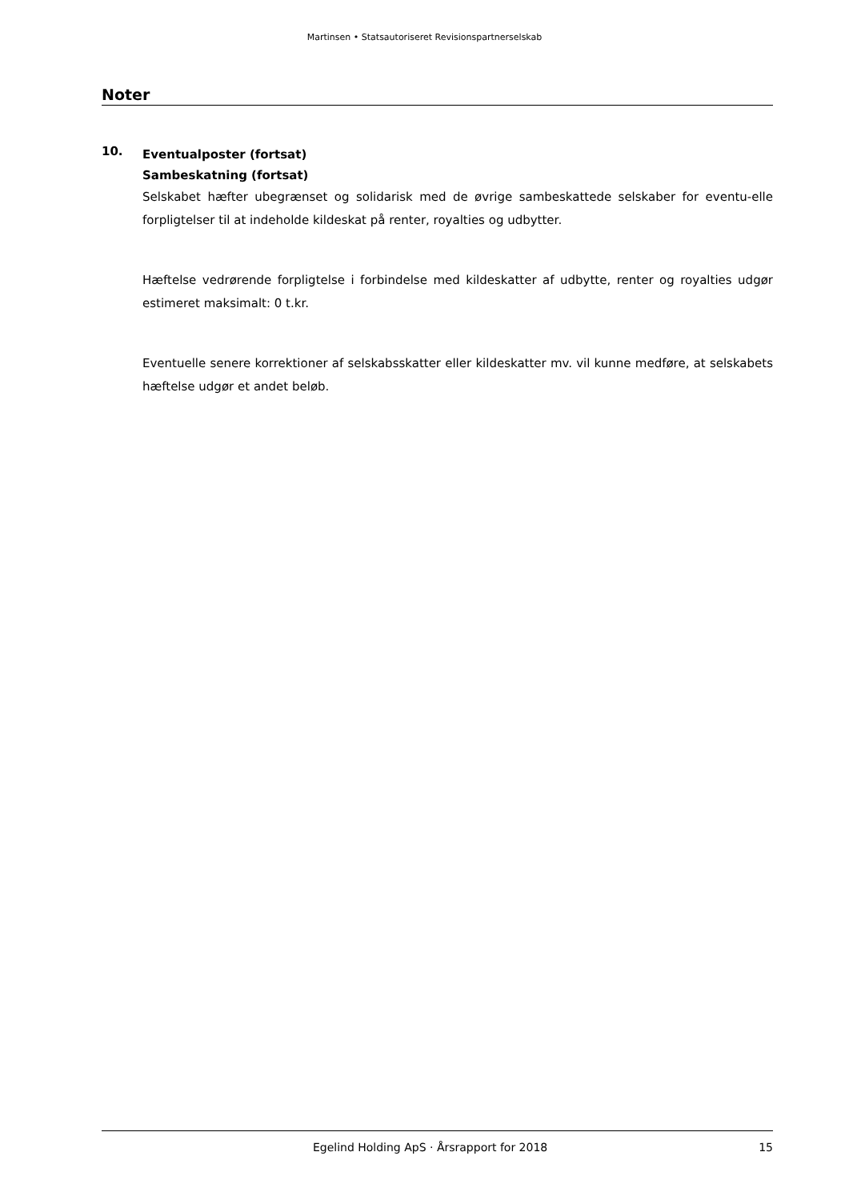Martinsen • Statsautoriseret Revisionspartnerselskab
Noter
10.
Eventualposter (fortsat)
Sambeskatning (fortsat)
Selskabet hæfter ubegrænset og solidarisk med de øvrige sambeskattede selskaber for eventu-elle forpligtelser til at indeholde kildeskat på renter, royalties og udbytter.
Hæftelse vedrørende forpligtelse i forbindelse med kildeskatter af udbytte, renter og royalties udgør estimeret maksimalt: 0 t.kr.
Eventuelle senere korrektioner af selskabsskatter eller kildeskatter mv. vil kunne medføre, at selskabets hæftelse udgør et andet beløb.
Egelind Holding ApS · Årsrapport for 2018 15